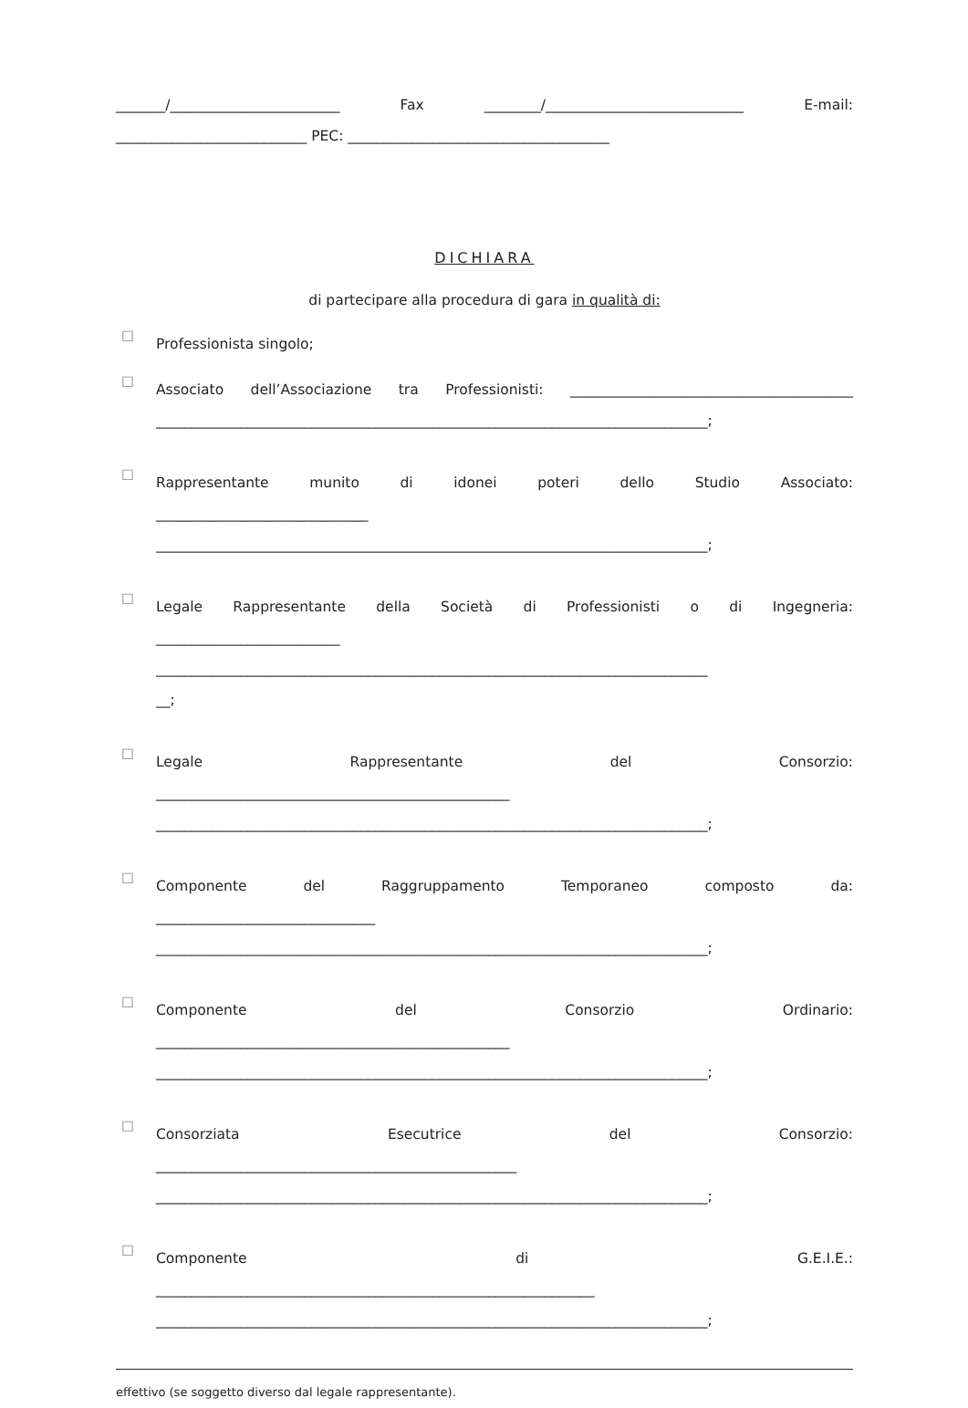_______/________________________ Fax ________/____________________________ E-mail:
___________________________ PEC: _____________________________________
DICHIARA
di partecipare alla procedura di gara in qualità di:
☐
Professionista singolo;
☐
Associato dell’Associazione tra Professionisti: ________________________________________
______________________________________________________________________________;
☐
Rappresentante munito di idonei poteri dello Studio Associato:
______________________________
______________________________________________________________________________;
☐
Legale Rappresentante della Società di Professionisti o di Ingegneria:
__________________________
______________________________________________________________________________
__;
☐
Legale Rappresentante del Consorzio:
__________________________________________________
______________________________________________________________________________;
☐
Componente del Raggruppamento Temporaneo composto da:
_______________________________
______________________________________________________________________________;
☐
Componente del Consorzio Ordinario:
__________________________________________________
______________________________________________________________________________;
☐
Consorziata Esecutrice del Consorzio:
___________________________________________________
______________________________________________________________________________;
☐
Componente di G.E.I.E.:
______________________________________________________________
______________________________________________________________________________;
effettivo (se soggetto diverso dal legale rappresentante).